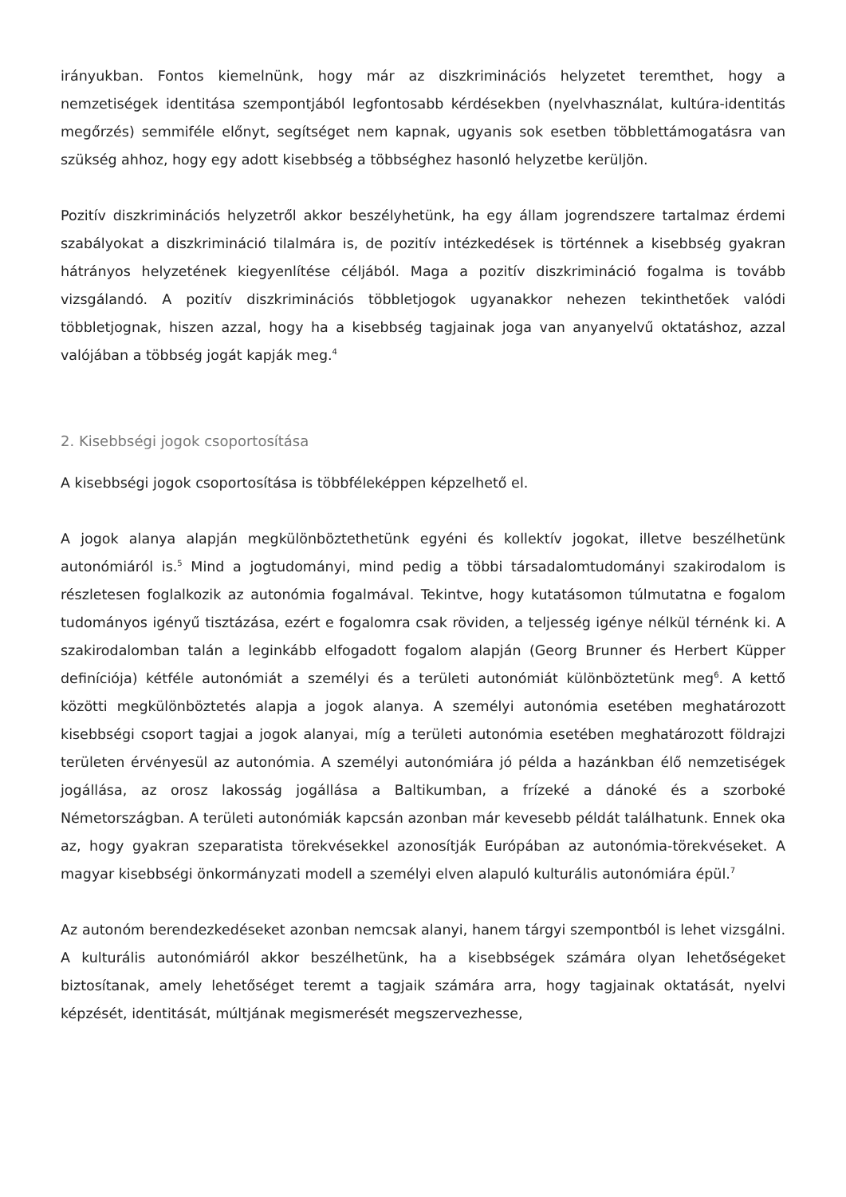irányukban. Fontos kiemelnünk, hogy már az diszkriminációs helyzetet teremthet, hogy a nemzetiségek identitása szempontjából legfontosabb kérdésekben (nyelvhasználat, kultúra-identitás megőrzés) semmiféle előnyt, segítséget nem kapnak, ugyanis sok esetben többlettámogatásra van szükség ahhoz, hogy egy adott kisebbség a többséghez hasonló helyzetbe kerüljön.
Pozitív diszkriminációs helyzetről akkor beszélyhetünk, ha egy állam jogrendszere tartalmaz érdemi szabályokat a diszkrimináció tilalmára is, de pozitív intézkedések is történnek a kisebbség gyakran hátrányos helyzetének kiegyenlítése céljából. Maga a pozitív diszkrimináció fogalma is tovább vizsgálandó. A pozitív diszkriminációs többletjogok ugyanakkor nehezen tekinthetőek valódi többletjognak, hiszen azzal, hogy ha a kisebbség tagjainak joga van anyanyelvű oktatáshoz, azzal valójában a többség jogát kapják meg.<sup>4</sup>
2. Kisebbségi jogok csoportosítása
A kisebbségi jogok csoportosítása is többféleképpen képzelhető el.
A jogok alanya alapján megkülönböztethetünk egyéni és kollektív jogokat, illetve beszélhetünk autonómiáról is.<sup>5</sup> Mind a jogtudományi, mind pedig a többi társadalomtudományi szakirodalom is részletesen foglalkozik az autonómia fogalmával. Tekintve, hogy kutatásomon túlmutatna e fogalom tudományos igényű tisztázása, ezért e fogalomra csak röviden, a teljesség igénye nélkül térnénk ki. A szakirodalomban talán a leginkább elfogadott fogalom alapján (Georg Brunner és Herbert Küpper definíciója) kétféle autonómiát a személyi és a területi autonómiát különböztetünk meg<sup>6</sup>. A kettő közötti megkülönböztetés alapja a jogok alanya. A személyi autonómia esetében meghatározott kisebbségi csoport tagjai a jogok alanyai, míg a területi autonómia esetében meghatározott földrajzi területen érvényesül az autonómia. A személyi autonómiára jó példa a hazánkban élő nemzetiségek jogállása, az orosz lakosság jogállása a Baltikumban, a frízeké a dánoké és a szorboké Németországban. A területi autonómiák kapcsán azonban már kevesebb példát találhatunk. Ennek oka az, hogy gyakran szeparatista törekvésekkel azonosítják Európában az autonómia-törekvéseket. A magyar kisebbségi önkormányzati modell a személyi elven alapuló kulturális autonómiára épül.<sup>7</sup>
Az autonóm berendezkedéseket azonban nemcsak alanyi, hanem tárgyi szempontból is lehet vizsgálni. A kulturális autonómiáról akkor beszélhetünk, ha a kisebbségek számára olyan lehetőségeket biztosítanak, amely lehetőséget teremt a tagjaik számára arra, hogy tagjainak oktatását, nyelvi képzését, identitását, múltjának megismerését megszervezhesse,